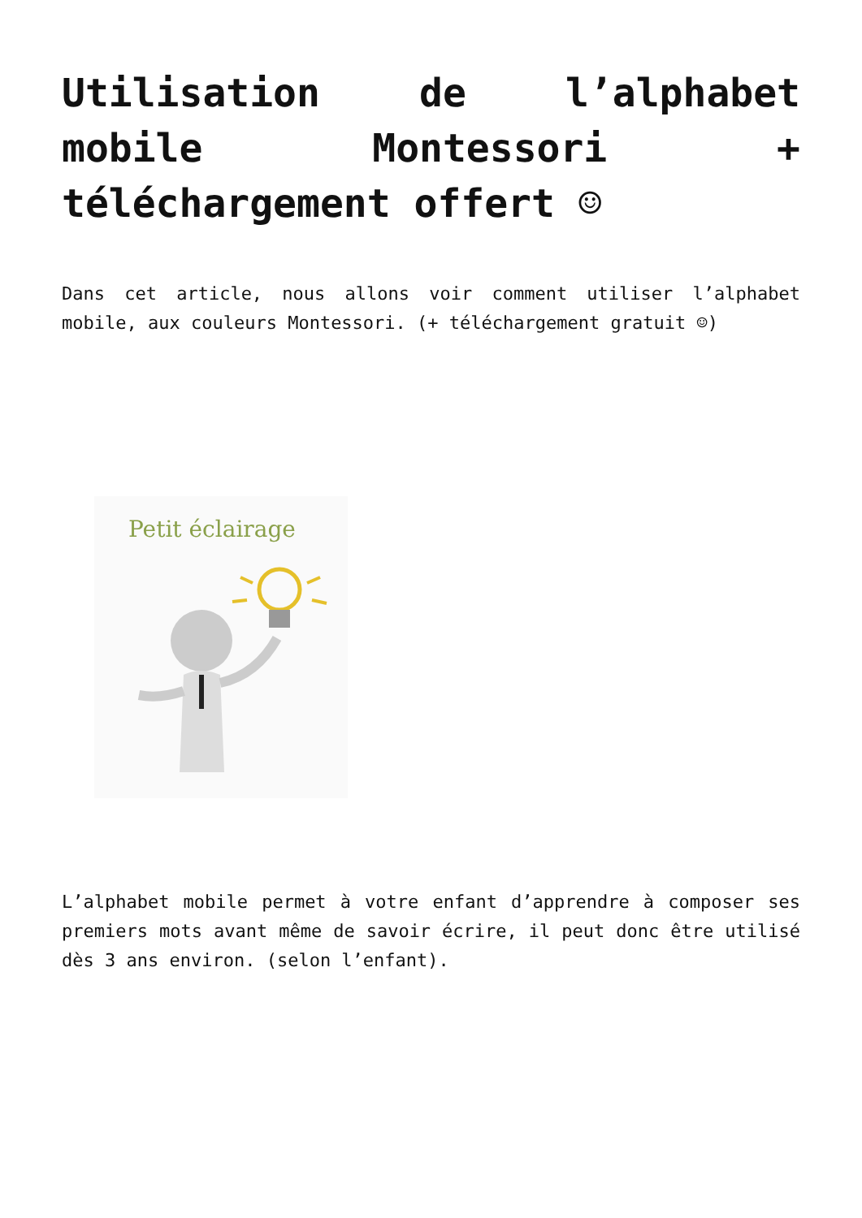Utilisation de l’alphabet mobile Montessori + téléchargement offert ☺
Dans cet article, nous allons voir comment utiliser l’alphabet mobile, aux couleurs Montessori. (+ téléchargement gratuit ☺)
Petit éclairage
L’alphabet mobile permet à votre enfant d’apprendre à composer ses premiers mots avant même de savoir écrire, il peut donc être utilisé dès 3 ans environ. (selon l’enfant).